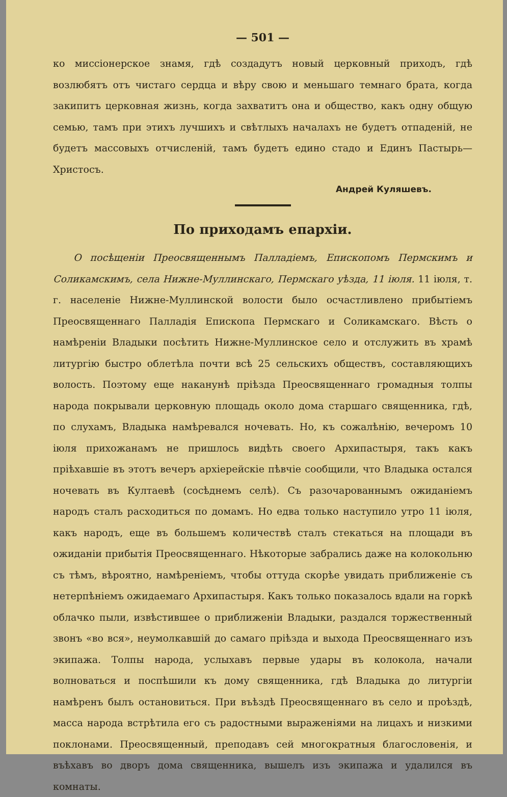— 501 —
ко миссіонерское знамя, гдѣ создадутъ новый церковный приходъ, гдѣ возлюбятъ отъ чистаго сердца и вѣру свою и меньшаго темнаго брата, когда закипитъ церковная жизнь, когда захватитъ она и общество, какъ одну общую семью, тамъ при этихъ лучшихъ и свѣтлыхъ началахъ не будетъ отпаденій, не будетъ массовыхъ отчисленій, тамъ будетъ едино стадо и Единъ Пастырь—Христосъ.
Андрей Куляшевъ.
По приходамъ епархіи.
О посѣщеніи Преосвященнымъ Палладіемъ, Епископомъ Пермскимъ и Соликамскимъ, села Нижне-Муллинскаго, Пермскаго уѣзда, 11 іюля. 11 іюля, т. г. населеніе Нижне-Муллинской волости было осчастливлено прибытіемъ Преосвященнаго Палладія Епископа Пермскаго и Соликамскаго. Вѣсть о намѣреніи Владыки посѣтить Нижне-Муллинское село и отслужить въ храмѣ литургію быстро облетѣла почти всѣ 25 сельскихъ обществъ, составляющихъ волость. Поэтому еще наканунѣ пріѣзда Преосвященнаго громадныя толпы народа покрывали церковную площадь около дома старшаго священника, гдѣ, по слухамъ, Владыка намѣревался ночевать. Но, къ сожалѣнію, вечеромъ 10 іюля прихожанамъ не пришлось видѣть своего Архипастыря, такъ какъ пріѣхавшіе въ этотъ вечеръ архіерейскіе пѣвчіе сообщили, что Владыка остался ночевать въ Култаевѣ (сосѣднемъ селѣ). Съ разочарованнымъ ожиданіемъ народъ сталъ расходиться по домамъ. Но едва только наступило утро 11 іюля, какъ народъ, еще въ большемъ количествѣ сталъ стекаться на площади въ ожиданіи прибытія Преосвященнаго. Нѣкоторые забрались даже на колокольню съ тѣмъ, вѣроятно, намѣреніемъ, чтобы оттуда скорѣе увидать приближеніе съ нетерпѣніемъ ожидаемаго Архипастыря. Какъ только показалось вдали на горкѣ облачко пыли, извѣстившее о приближеніи Владыки, раздался торжественный звонъ «во вся», неумолкавшій до самаго пріѣзда и выхода Преосвященнаго изъ экипажа. Толпы народа, услыхавъ первые удары въ колокола, начали волноваться и поспѣшили къ дому священника, гдѣ Владыка до литургіи намѣренъ былъ остановиться. При въѣздѣ Преосвященнаго въ село и проѣздѣ, масса народа встрѣтила его съ радостными выраженіями на лицахъ и низкими поклонами. Преосвященный, преподавъ сей многократныя благословенія, и въѣхавъ во дворъ дома священника, вышелъ изъ экипажа и удалился въ комнаты.